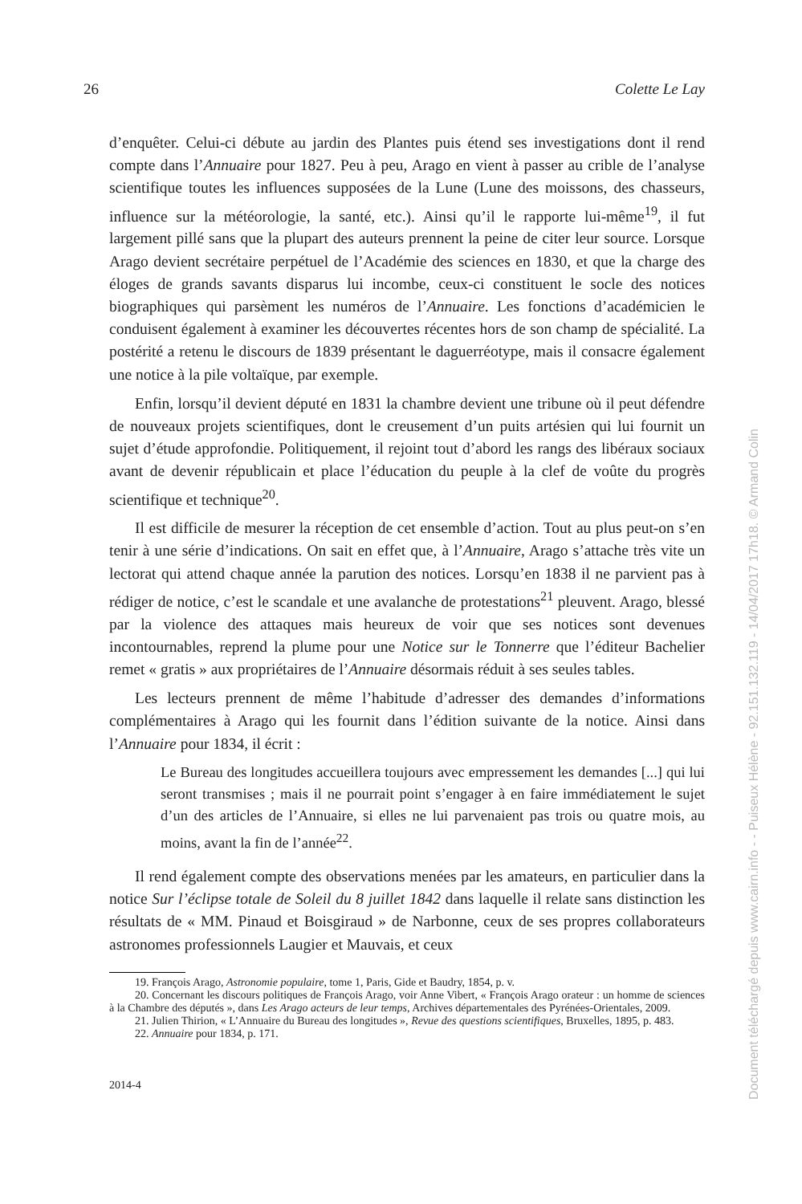26 Colette Le Lay
d’enquêter. Celui-ci débute au jardin des Plantes puis étend ses investigations dont il rend compte dans l’Annuaire pour 1827. Peu à peu, Arago en vient à passer au crible de l’analyse scientifique toutes les influences supposées de la Lune (Lune des moissons, des chasseurs, influence sur la météorologie, la santé, etc.). Ainsi qu’il le rapporte lui-même<sup>19</sup>, il fut largement pillé sans que la plupart des auteurs prennent la peine de citer leur source. Lorsque Arago devient secrétaire perpétuel de l’Académie des sciences en 1830, et que la charge des éloges de grands savants disparus lui incombe, ceux-ci constituent le socle des notices biographiques qui parsèment les numéros de l’Annuaire. Les fonctions d’académicien le conduisent également à examiner les découvertes récentes hors de son champ de spécialité. La postérité a retenu le discours de 1839 présentant le daguerréotype, mais il consacre également une notice à la pile voltaïque, par exemple.
Enfin, lorsqu’il devient député en 1831 la chambre devient une tribune où il peut défendre de nouveaux projets scientifiques, dont le creusement d’un puits artésien qui lui fournit un sujet d’étude approfondie. Politiquement, il rejoint tout d’abord les rangs des libéraux sociaux avant de devenir républicain et place l’éducation du peuple à la clef de voûte du progrès scientifique et technique<sup>20</sup>.
Il est difficile de mesurer la réception de cet ensemble d’action. Tout au plus peut-on s’en tenir à une série d’indications. On sait en effet que, à l’Annuaire, Arago s’attache très vite un lectorat qui attend chaque année la parution des notices. Lorsqu’en 1838 il ne parvient pas à rédiger de notice, c’est le scandale et une avalanche de protestations<sup>21</sup> pleuvent. Arago, blessé par la violence des attaques mais heureux de voir que ses notices sont devenues incontournables, reprend la plume pour une Notice sur le Tonnerre que l’éditeur Bachelier remet « gratis » aux propriétaires de l’Annuaire désormais réduit à ses seules tables.
Les lecteurs prennent de même l’habitude d’adresser des demandes d’informations complémentaires à Arago qui les fournit dans l’édition suivante de la notice. Ainsi dans l’Annuaire pour 1834, il écrit :
Le Bureau des longitudes accueillera toujours avec empressement les demandes [...] qui lui seront transmises ; mais il ne pourrait point s’engager à en faire immédiatement le sujet d’un des articles de l’Annuaire, si elles ne lui parvenaient pas trois ou quatre mois, au moins, avant la fin de l’année<sup>22</sup>.
Il rend également compte des observations menées par les amateurs, en particulier dans la notice Sur l’éclipse totale de Soleil du 8 juillet 1842 dans laquelle il relate sans distinction les résultats de « MM. Pinaud et Boisgiraud » de Narbonne, ceux de ses propres collaborateurs astronomes professionnels Laugier et Mauvais, et ceux
19. François Arago, Astronomie populaire, tome 1, Paris, Gide et Baudry, 1854, p. v.
20. Concernant les discours politiques de François Arago, voir Anne Vibert, « François Arago orateur : un homme de sciences à la Chambre des députés », dans Les Arago acteurs de leur temps, Archives départementales des Pyrénées-Orientales, 2009.
21. Julien Thirion, « L’Annuaire du Bureau des longitudes », Revue des questions scientifiques, Bruxelles, 1895, p. 483.
22. Annuaire pour 1834, p. 171.
2014-4
Document téléchargé depuis www.cairn.info - - Puiseux Hélène - 92.151.132.119 - 14/04/2017 17h18. © Armand Colin